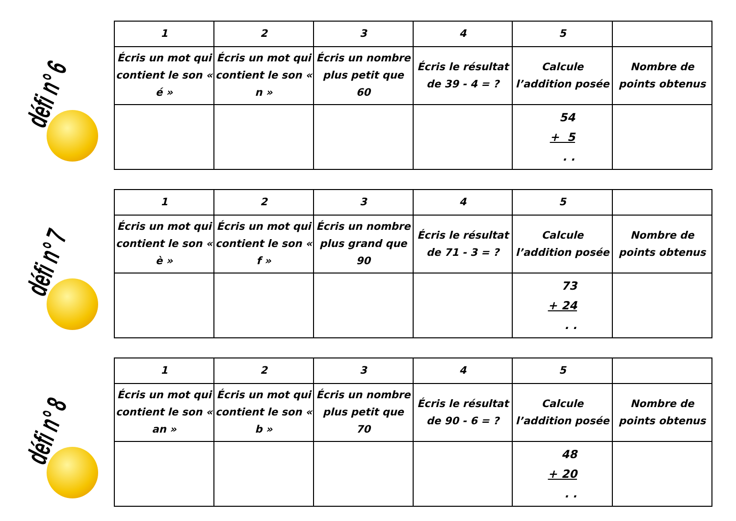défi n° 6
| 1 | 2 | 3 | 4 | 5 | |
| --- | --- | --- | --- | --- | --- |
| Écris un mot qui contient le son « é » | Écris un mot qui contient le son « n » | Écris un nombre plus petit que 60 | Écris le résultat de 39 - 4 = ? | Calcule l’addition posée | Nombre de points obtenus |
| | | | | 54 + 5 . . | |
défi n° 7
| 1 | 2 | 3 | 4 | 5 | |
| --- | --- | --- | --- | --- | --- |
| Écris un mot qui contient le son « è » | Écris un mot qui contient le son « f » | Écris un nombre plus grand que 90 | Écris le résultat de 71 - 3 = ? | Calcule l’addition posée | Nombre de points obtenus |
| | | | | 73 + 24 . . | |
défi n° 8
| 1 | 2 | 3 | 4 | 5 | |
| --- | --- | --- | --- | --- | --- |
| Écris un mot qui contient le son « an » | Écris un mot qui contient le son « b » | Écris un nombre plus petit que 70 | Écris le résultat de 90 - 6 = ? | Calcule l’addition posée | Nombre de points obtenus |
| | | | | 48 + 20 . . | |